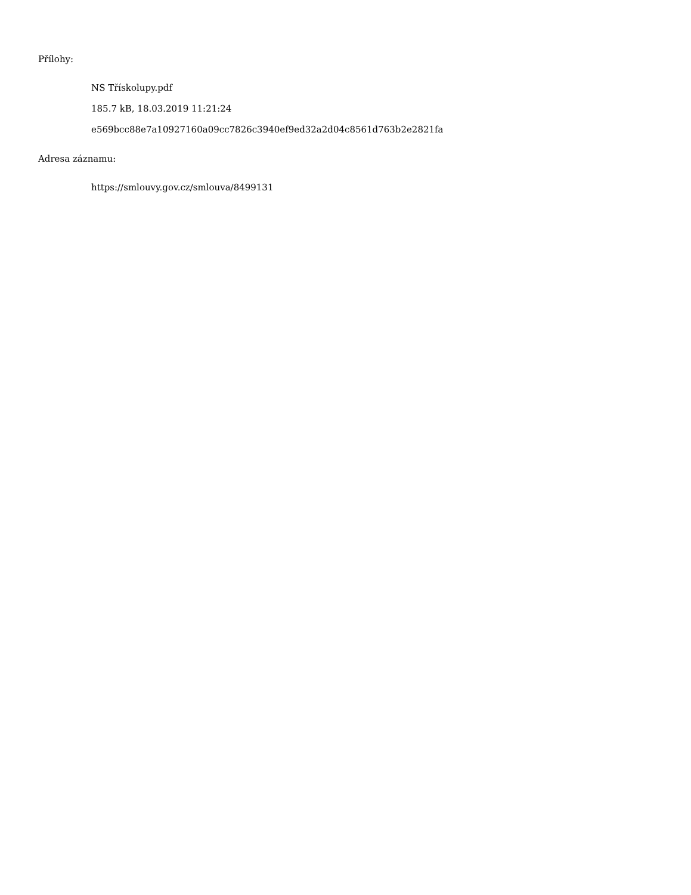Přílohy:
NS Třískolupy.pdf
185.7 kB, 18.03.2019 11:21:24
e569bcc88e7a10927160a09cc7826c3940ef9ed32a2d04c8561d763b2e2821fa
Adresa záznamu:
https://smlouvy.gov.cz/smlouva/8499131